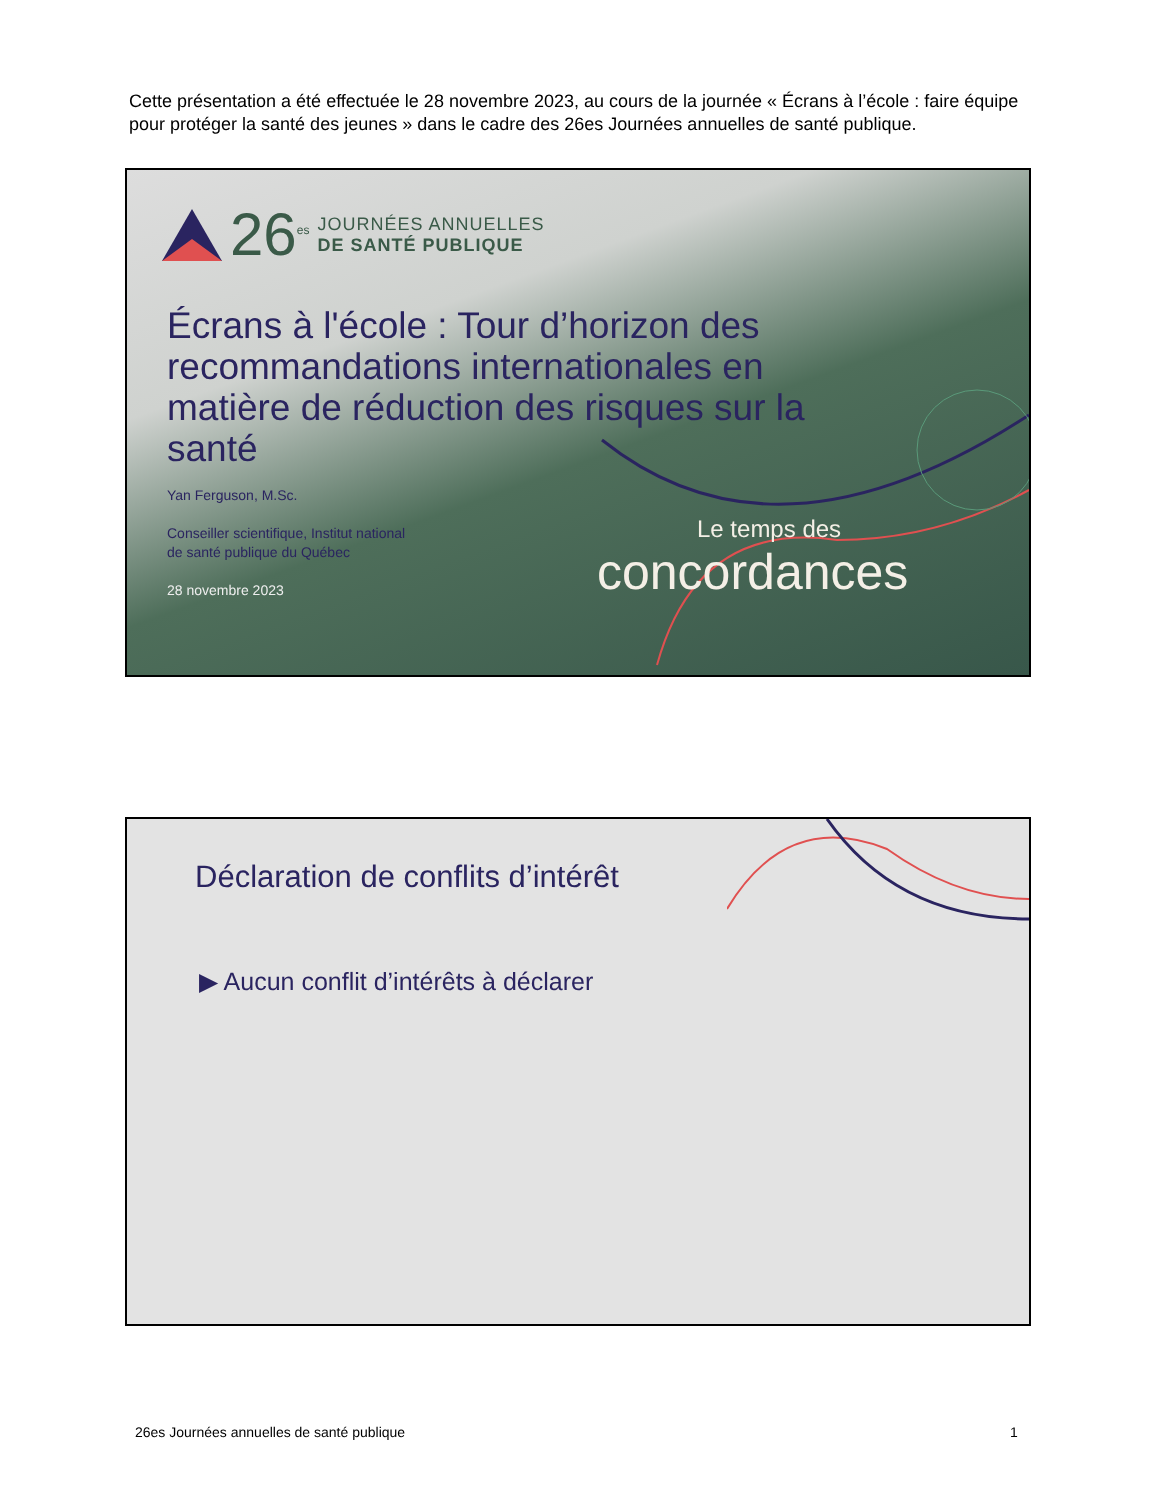Cette présentation a été effectuée le 28 novembre 2023, au cours de la journée « Écrans à l’école : faire équipe pour protéger la santé des jeunes » dans le cadre des 26es Journées annuelles de santé publique.
26<sup>es</sup>
JOURNÉES ANNUELLES
DE SANTÉ PUBLIQUE
Écrans à l'école : Tour d’horizon des recommandations internationales en matière de réduction des risques sur la santé
Yan Ferguson, M.Sc.
Conseiller scientifique, Institut national
de santé publique du Québec
28 novembre 2023
Le temps des
concordances
Déclaration de conflits d’intérêt
▶ Aucun conflit d’intérêts à déclarer
26es Journées annuelles de santé publique
1